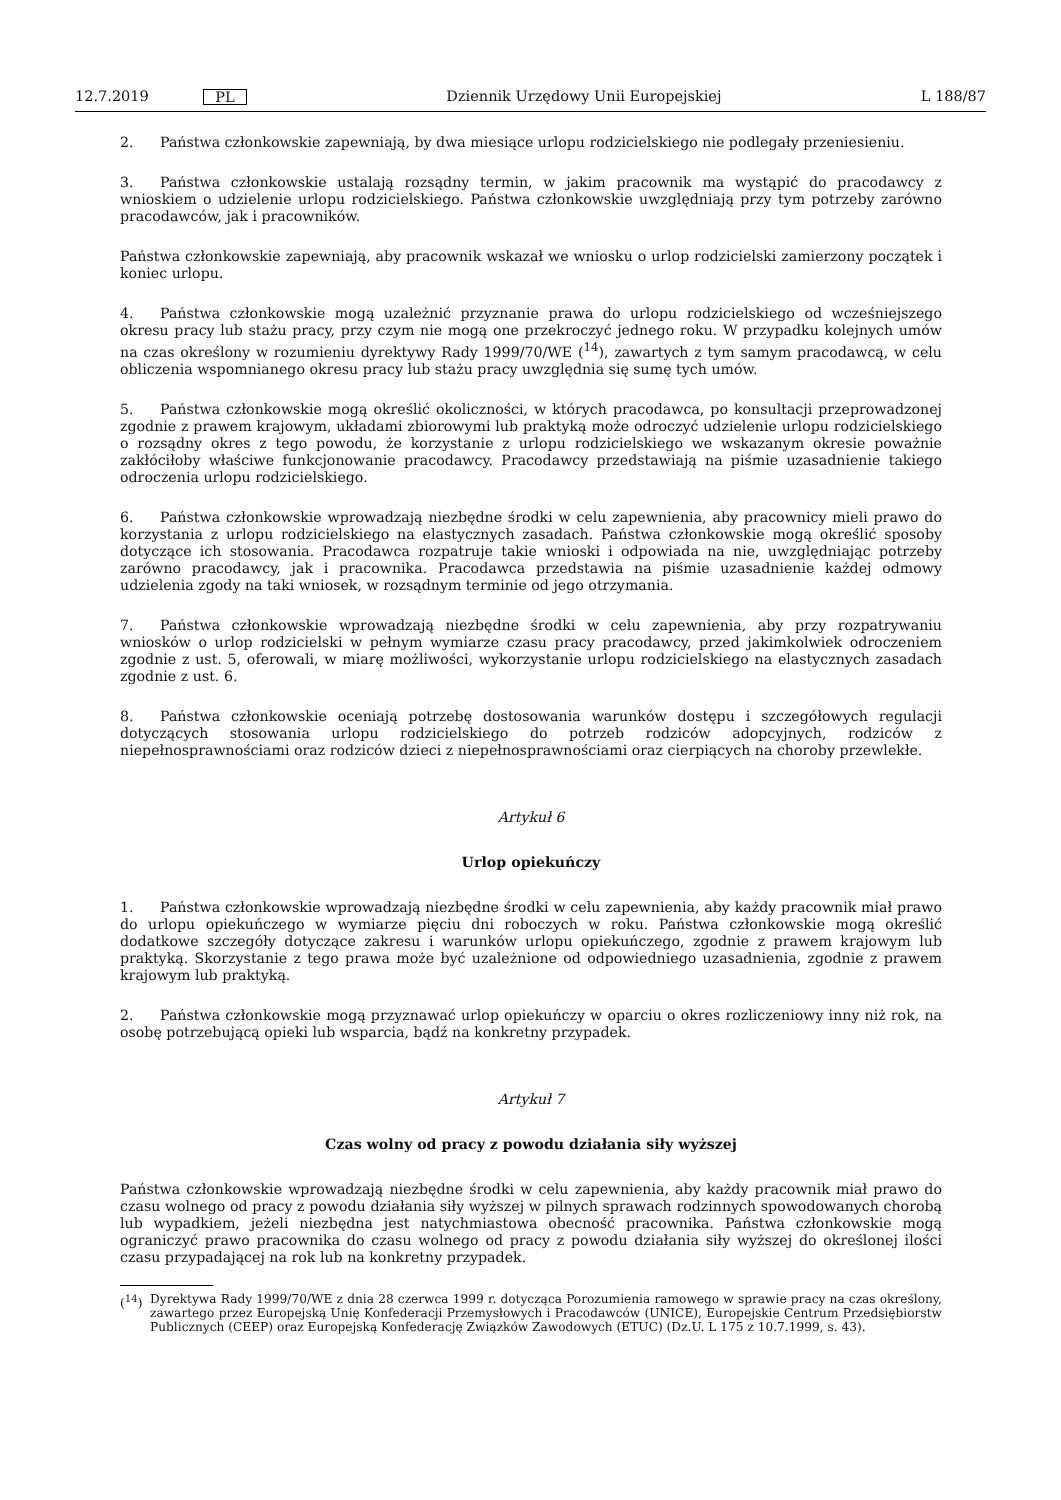12.7.2019 PL Dziennik Urzędowy Unii Europejskiej L 188/87
2. Państwa członkowskie zapewniają, by dwa miesiące urlopu rodzicielskiego nie podlegały przeniesieniu.
3. Państwa członkowskie ustalają rozsądny termin, w jakim pracownik ma wystąpić do pracodawcy z wnioskiem o udzielenie urlopu rodzicielskiego. Państwa członkowskie uwzględniają przy tym potrzeby zarówno pracodawców, jak i pracowników.
Państwa członkowskie zapewniają, aby pracownik wskazał we wniosku o urlop rodzicielski zamierzony początek i koniec urlopu.
4. Państwa członkowskie mogą uzależnić przyznanie prawa do urlopu rodzicielskiego od wcześniejszego okresu pracy lub stażu pracy, przy czym nie mogą one przekroczyć jednego roku. W przypadku kolejnych umów na czas określony w rozumieniu dyrektywy Rady 1999/70/WE (<sup>14</sup>), zawartych z tym samym pracodawcą, w celu obliczenia wspomnianego okresu pracy lub stażu pracy uwzględnia się sumę tych umów.
5. Państwa członkowskie mogą określić okoliczności, w których pracodawca, po konsultacji przeprowadzonej zgodnie z prawem krajowym, układami zbiorowymi lub praktyką może odroczyć udzielenie urlopu rodzicielskiego o rozsądny okres z tego powodu, że korzystanie z urlopu rodzicielskiego we wskazanym okresie poważnie zakłóciłoby właściwe funkcjonowanie pracodawcy. Pracodawcy przedstawiają na piśmie uzasadnienie takiego odroczenia urlopu rodzicielskiego.
6. Państwa członkowskie wprowadzają niezbędne środki w celu zapewnienia, aby pracownicy mieli prawo do korzystania z urlopu rodzicielskiego na elastycznych zasadach. Państwa członkowskie mogą określić sposoby dotyczące ich stosowania. Pracodawca rozpatruje takie wnioski i odpowiada na nie, uwzględniając potrzeby zarówno pracodawcy, jak i pracownika. Pracodawca przedstawia na piśmie uzasadnienie każdej odmowy udzielenia zgody na taki wniosek, w rozsądnym terminie od jego otrzymania.
7. Państwa członkowskie wprowadzają niezbędne środki w celu zapewnienia, aby przy rozpatrywaniu wniosków o urlop rodzicielski w pełnym wymiarze czasu pracy pracodawcy, przed jakimkolwiek odroczeniem zgodnie z ust. 5, oferowali, w miarę możliwości, wykorzystanie urlopu rodzicielskiego na elastycznych zasadach zgodnie z ust. 6.
8. Państwa członkowskie oceniają potrzebę dostosowania warunków dostępu i szczegółowych regulacji dotyczących stosowania urlopu rodzicielskiego do potrzeb rodziców adopcyjnych, rodziców z niepełnosprawnościami oraz rodziców dzieci z niepełnosprawnościami oraz cierpiących na choroby przewlekłe.
Artykuł 6
Urlop opiekuńczy
1. Państwa członkowskie wprowadzają niezbędne środki w celu zapewnienia, aby każdy pracownik miał prawo do urlopu opiekuńczego w wymiarze pięciu dni roboczych w roku. Państwa członkowskie mogą określić dodatkowe szczegóły dotyczące zakresu i warunków urlopu opiekuńczego, zgodnie z prawem krajowym lub praktyką. Skorzystanie z tego prawa może być uzależnione od odpowiedniego uzasadnienia, zgodnie z prawem krajowym lub praktyką.
2. Państwa członkowskie mogą przyznawać urlop opiekuńczy w oparciu o okres rozliczeniowy inny niż rok, na osobę potrzebującą opieki lub wsparcia, bądź na konkretny przypadek.
Artykuł 7
Czas wolny od pracy z powodu działania siły wyższej
Państwa członkowskie wprowadzają niezbędne środki w celu zapewnienia, aby każdy pracownik miał prawo do czasu wolnego od pracy z powodu działania siły wyższej w pilnych sprawach rodzinnych spowodowanych chorobą lub wypadkiem, jeżeli niezbędna jest natychmiastowa obecność pracownika. Państwa członkowskie mogą ograniczyć prawo pracownika do czasu wolnego od pracy z powodu działania siły wyższej do określonej ilości czasu przypadającej na rok lub na konkretny przypadek.
(<sup>14</sup>) Dyrektywa Rady 1999/70/WE z dnia 28 czerwca 1999 r. dotycząca Porozumienia ramowego w sprawie pracy na czas określony, zawartego przez Europejską Unię Konfederacji Przemysłowych i Pracodawców (UNICE), Europejskie Centrum Przedsiębiorstw Publicznych (CEEP) oraz Europejską Konfederację Związków Zawodowych (ETUC) (Dz.U. L 175 z 10.7.1999, s. 43).